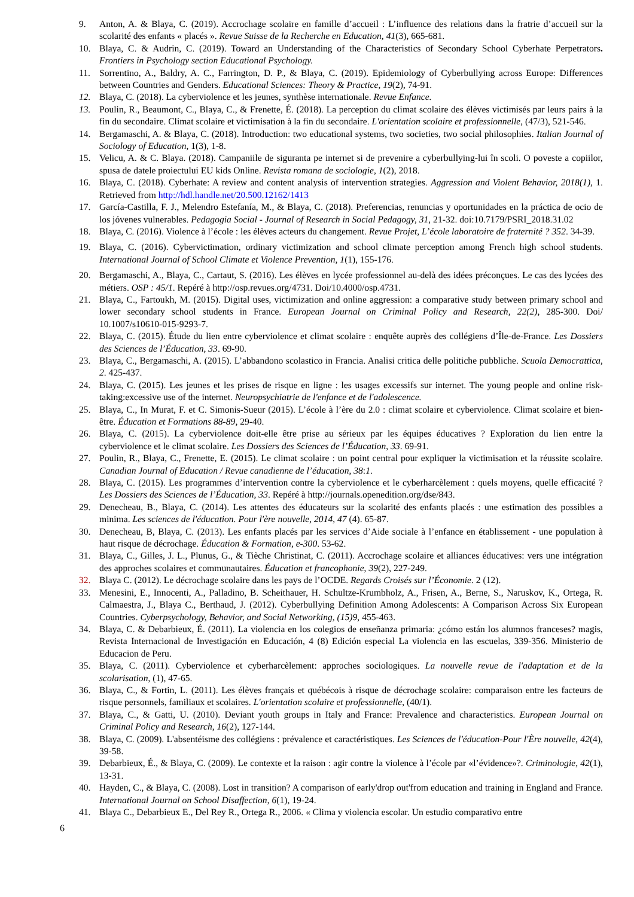9. Anton, A. & Blaya, C. (2019). Accrochage scolaire en famille d’accueil : L’influence des relations dans la fratrie d’accueil sur la scolarité des enfants « placés ». Revue Suisse de la Recherche en Education, 41(3), 665-681.
10. Blaya, C. & Audrin, C. (2019). Toward an Understanding of the Characteristics of Secondary School Cyberhate Perpetrators. Frontiers in Psychology section Educational Psychology.
11. Sorrentino, A., Baldry, A. C., Farrington, D. P., & Blaya, C. (2019). Epidemiology of Cyberbullying across Europe: Differences between Countries and Genders. Educational Sciences: Theory & Practice, 19(2), 74-91.
12. Blaya, C. (2018). La cyberviolence et les jeunes, synthèse internationale. Revue Enfance.
13. Poulin, R., Beaumont, C., Blaya, C., & Frenette, É. (2018). La perception du climat scolaire des élèves victimisés par leurs pairs à la fin du secondaire. Climat scolaire et victimisation à la fin du secondaire. L'orientation scolaire et professionnelle, (47/3), 521-546.
14. Bergamaschi, A. & Blaya, C. (2018). Introduction: two educational systems, two societies, two social philosophies. Italian Journal of Sociology of Education, 1(3), 1-8.
15. Velicu, A. & C. Blaya. (2018). Campaniile de siguranta pe internet si de prevenire a cyberbullying-lui în scoli. O poveste a copiilor, spusa de datele proiectului EU kids Online. Revista romana de sociologie, 1(2), 2018.
16. Blaya, C. (2018). Cyberhate: A review and content analysis of intervention strategies. Aggression and Violent Behavior, 2018(1), 1. Retrieved from http://hdl.handle.net/20.500.12162/1413
17. García-Castilla, F. J., Melendro Estefanía, M., & Blaya, C. (2018). Preferencias, renuncias y oportunidades en la práctica de ocio de los jóvenes vulnerables. Pedagogia Social - Journal of Research in Social Pedagogy, 31, 21-32. doi:10.7179/PSRI_2018.31.02
18. Blaya, C. (2016). Violence à l’école : les élèves acteurs du changement. Revue Projet, L’école laboratoire de fraternité ? 352. 34-39.
19. Blaya, C. (2016). Cybervictimation, ordinary victimization and school climate perception among French high school students. International Journal of School Climate et Violence Prevention, 1(1), 155-176.
20. Bergamaschi, A., Blaya, C., Cartaut, S. (2016). Les élèves en lycée professionnel au-delà des idées préconçues. Le cas des lycées des métiers. OSP : 45/1. Repéré à http://osp.revues.org/4731. Doi/10.4000/osp.4731.
21. Blaya, C., Fartoukh, M. (2015). Digital uses, victimization and online aggression: a comparative study between primary school and lower secondary school students in France. European Journal on Criminal Policy and Research, 22(2), 285-300. Doi/ 10.1007/s10610-015-9293-7.
22. Blaya, C. (2015). Étude du lien entre cyberviolence et climat scolaire : enquête auprès des collégiens d’Île-de-France. Les Dossiers des Sciences de l’Éducation, 33. 69-90.
23. Blaya, C., Bergamaschi, A. (2015). L’abbandono scolastico in Francia. Analisi critica delle politiche pubbliche. Scuola Democrattica, 2. 425-437.
24. Blaya, C. (2015). Les jeunes et les prises de risque en ligne : les usages excessifs sur internet. The young people and online risk-taking:excessive use of the internet. Neuropsychiatrie de l'enfance et de l'adolescence.
25. Blaya, C., In Murat, F. et C. Simonis-Sueur (2015). L’école à l’ère du 2.0 : climat scolaire et cyberviolence. Climat scolaire et bien-être. Éducation et Formations 88-89, 29-40.
26. Blaya, C. (2015). La cyberviolence doit-elle être prise au sérieux par les équipes éducatives ? Exploration du lien entre la cyberviolence et le climat scolaire. Les Dossiers des Sciences de l’Éducation, 33. 69-91.
27. Poulin, R., Blaya, C., Frenette, E. (2015). Le climat scolaire : un point central pour expliquer la victimisation et la réussite scolaire. Canadian Journal of Education / Revue canadienne de l’éducation, 38:1.
28. Blaya, C. (2015). Les programmes d’intervention contre la cyberviolence et le cyberharcèlement : quels moyens, quelle efficacité ? Les Dossiers des Sciences de l’Éducation, 33. Repéré à http://journals.openedition.org/dse/843.
29. Denecheau, B., Blaya, C. (2014). Les attentes des éducateurs sur la scolarité des enfants placés : une estimation des possibles a minima. Les sciences de l'éducation. Pour l'ère nouvelle, 2014, 47 (4). 65-87.
30. Denecheau, B, Blaya, C. (2013). Les enfants placés par les services d’Aide sociale à l’enfance en établissement - une population à haut risque de décrochage. Éducation & Formation, e-300. 53-62.
31. Blaya, C., Gilles, J. L., Plunus, G., & Tièche Christinat, C. (2011). Accrochage scolaire et alliances éducatives: vers une intégration des approches scolaires et communautaires. Éducation et francophonie, 39(2), 227-249.
32. Blaya C. (2012). Le décrochage scolaire dans les pays de l’OCDE. Regards Croisés sur l’Économie. 2 (12).
33. Menesini, E., Innocenti, A., Palladino, B. Scheithauer, H. Schultze-Krumbholz, A., Frisen, A., Berne, S., Naruskov, K., Ortega, R. Calmaestra, J., Blaya C., Berthaud, J. (2012). Cyberbullying Definition Among Adolescents: A Comparison Across Six European Countries. Cyberpsychology, Behavior, and Social Networking, (15)9, 455-463.
34. Blaya, C. & Debarbieux, É. (2011). La violencia en los colegios de enseñanza primaria: ¿cómo están los alumnos franceses? magis, Revista Internacional de Investigación en Educación, 4 (8) Edición especial La violencia en las escuelas, 339-356. Ministerio de Educacion de Peru.
35. Blaya, C. (2011). Cyberviolence et cyberharcèlement: approches sociologiques. La nouvelle revue de l'adaptation et de la scolarisation, (1), 47-65.
36. Blaya, C., & Fortin, L. (2011). Les élèves français et québécois à risque de décrochage scolaire: comparaison entre les facteurs de risque personnels, familiaux et scolaires. L'orientation scolaire et professionnelle, (40/1).
37. Blaya, C., & Gatti, U. (2010). Deviant youth groups in Italy and France: Prevalence and characteristics. European Journal on Criminal Policy and Research, 16(2), 127-144.
38. Blaya, C. (2009). L'absentéisme des collégiens : prévalence et caractéristiques. Les Sciences de l'éducation-Pour l'Ère nouvelle, 42(4), 39-58.
39. Debarbieux, É., & Blaya, C. (2009). Le contexte et la raison : agir contre la violence à l’école par «l’évidence»?. Criminologie, 42(1), 13-31.
40. Hayden, C., & Blaya, C. (2008). Lost in transition? A comparison of early'drop out'from education and training in England and France. International Journal on School Disaffection, 6(1), 19-24.
41. Blaya C., Debarbieux E., Del Rey R., Ortega R., 2006. « Clima y violencia escolar. Un estudio comparativo entre
6